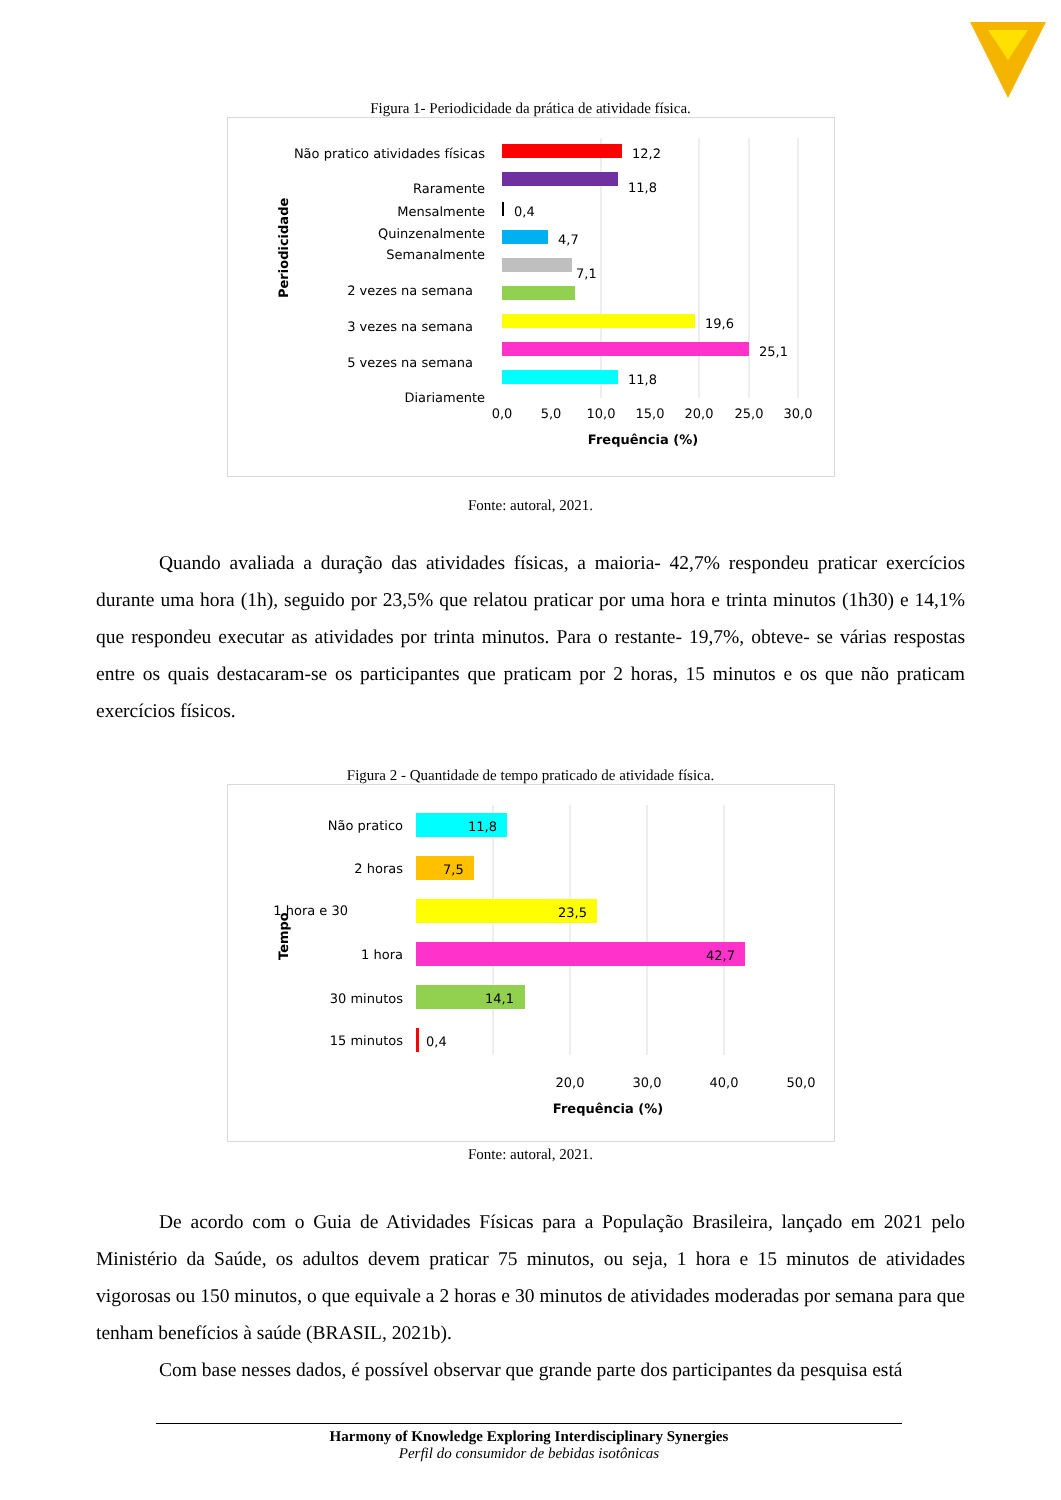Figura 1- Periodicidade da prática de atividade física.
Periodicidade
Não pratico atividades físicas
Raramente
Mensalmente
Quinzenalmente
Semanalmente
2 vezes na semana
3 vezes na semana
5 vezes na semana
Diariamente
12,2
11,8
0,4
4,7
7,1
19,6
25,1
11,8
0,0
5,0
10,0
15,0
20,0
25,0
30,0
Frequência (%)
Fonte: autoral, 2021.
Quando avaliada a duração das atividades físicas, a maioria- 42,7% respondeu praticar exercícios durante uma hora (1h), seguido por 23,5% que relatou praticar por uma hora e trinta minutos (1h30) e 14,1% que respondeu executar as atividades por trinta minutos. Para o restante- 19,7%, obteve- se várias respostas entre os quais destacaram-se os participantes que praticam por 2 horas, 15 minutos e os que não praticam exercícios físicos.
Figura 2 - Quantidade de tempo praticado de atividade física.
Tempo
Não pratico
2 horas
1 hora e 30
1 hora
30 minutos
15 minutos
11,8
7,5
23,5
42,7
14,1
0,4
20,0
30,0
40,0
50,0
Frequência (%)
Fonte: autoral, 2021.
De acordo com o Guia de Atividades Físicas para a População Brasileira, lançado em 2021 pelo Ministério da Saúde, os adultos devem praticar 75 minutos, ou seja, 1 hora e 15 minutos de atividades vigorosas ou 150 minutos, o que equivale a 2 horas e 30 minutos de atividades moderadas por semana para que tenham benefícios à saúde (BRASIL, 2021b).
Com base nesses dados, é possível observar que grande parte dos participantes da pesquisa está
Harmony of Knowledge Exploring Interdisciplinary Synergies
Perfil do consumidor de bebidas isotônicas